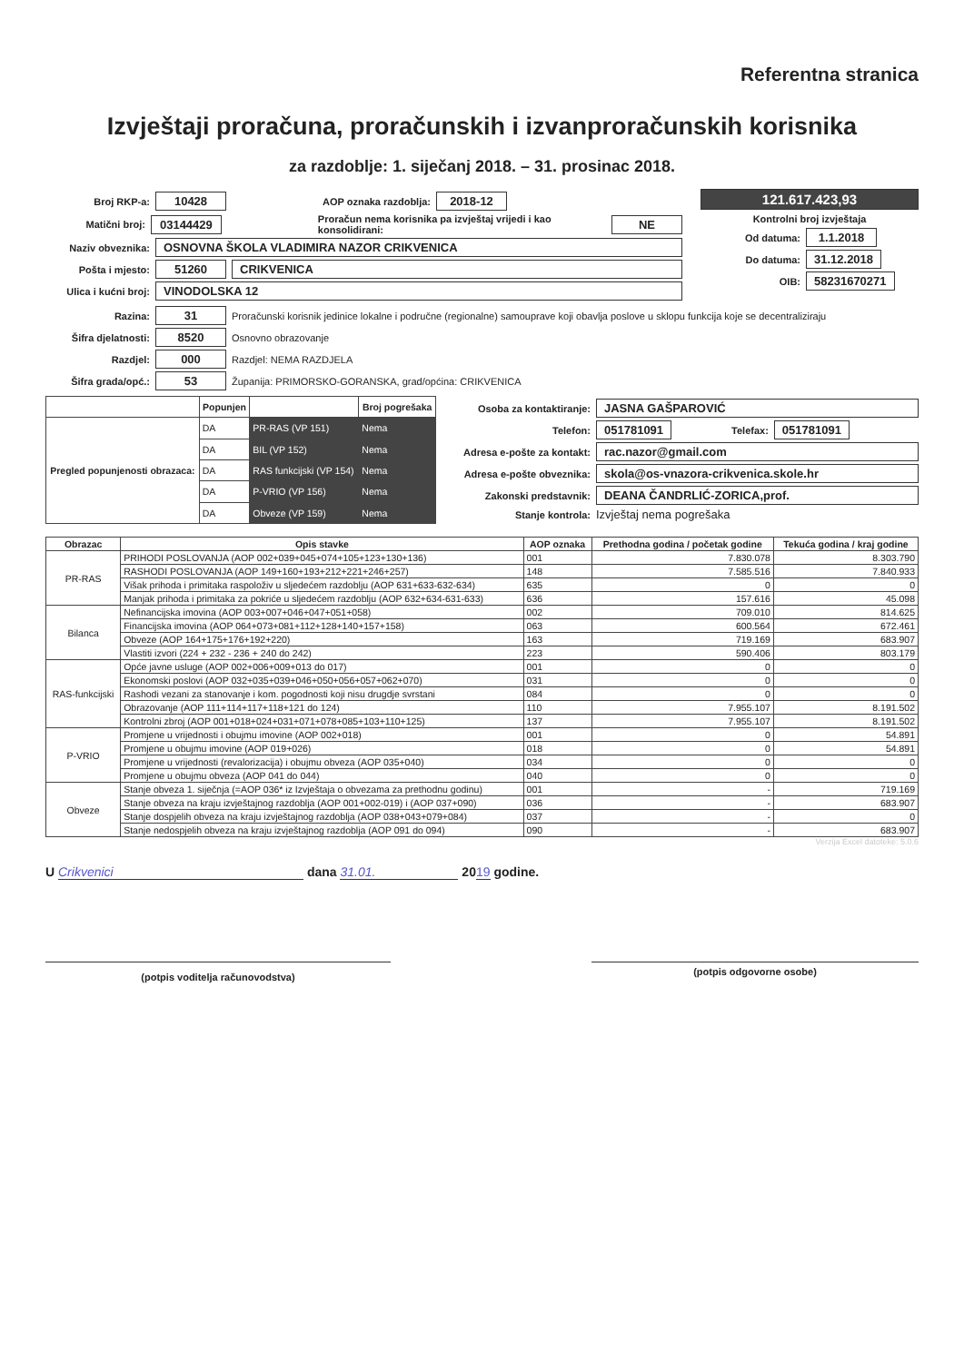Referentna stranica
Izvještaji proračuna, proračunskih i izvanproračunskih korisnika
za razdoblje: 1. siječanj 2018. – 31. prosinac 2018.
Broj RKP-a: 10428 AOP oznaka razdoblja: 2018-12
Matični broj: 03144429 Proračun nema korisnika pa izvještaj vrijedi i kao konsolidirani: NE
Naziv obveznika: OSNOVNA ŠKOLA VLADIMIRA NAZOR CRIKVENICA
Pošta i mjesto: 51260 CRIKVENICA
Ulica i kućni broj: VINODOLSKA 12
121.617.423,93
Kontrolni broj izvještaja
Od datuma: 1.1.2018
Do datuma: 31.12.2018
OIB: 58231670271
Razina: 31 Proračunski korisnik jedinice lokalne i područne (regionalne) samouprave koji obavlja poslove u sklopu funkcija koje se decentraliziraju
Šifra djelatnosti: 8520 Osnovno obrazovanje
Razdjel: 000 Razdjel: NEMA RAZDJELA
Šifra grada/opć.: 53 Županija: PRIMORSKO-GORANSKA, grad/općina: CRIKVENICA
| | Popunjen | | Broj pogrešaka |
| --- | --- | --- | --- |
| Pregled popunjenosti obrazaca: | DA | PR-RAS (VP 151) | Nema |
| | DA | BIL (VP 152) | Nema |
| | DA | RAS funkcijski (VP 154) | Nema |
| | DA | P-VRIO (VP 156) | Nema |
| | DA | Obveze (VP 159) | Nema |
Osoba za kontaktiranje: JASNA GAŠPAROVIĆ
Telefon: 051781091 Telefax: 051781091
Adresa e-pošte za kontakt: rac.nazor@gmail.com
Adresa e-pošte obveznika: skola@os-vnazora-crikvenica.skole.hr
Zakonski predstavnik: DEANA ČANDRLIĆ-ZORICA,prof.
Stanje kontrola: Izvještaj nema pogrešaka
| Obrazac | Opis stavke | AOP oznaka | Prethodna godina / početak godine | Tekuća godina / kraj godine |
| --- | --- | --- | --- | --- |
| PR-RAS | PRIHODI POSLOVANJA (AOP 002+039+045+074+105+123+130+136) | 001 | 7.830.078 | 8.303.790 |
| | RASHODI POSLOVANJA (AOP 149+160+193+212+221+246+257) | 148 | 7.585.516 | 7.840.933 |
| | Višak prihoda i primitaka raspoloživ u sljedećem razdoblju (AOP 631+633-632-634) | 635 | 0 | 0 |
| | Manjak prihoda i primitaka za pokriće u sljedećem razdoblju (AOP 632+634-631-633) | 636 | 157.616 | 45.098 |
| Bilanca | Nefinancijska imovina (AOP 003+007+046+047+051+058) | 002 | 709.010 | 814.625 |
| | Financijska imovina (AOP 064+073+081+112+128+140+157+158) | 063 | 600.564 | 672.461 |
| | Obveze (AOP 164+175+176+192+220) | 163 | 719.169 | 683.907 |
| | Vlastiti izvori (224 + 232 - 236 + 240 do 242) | 223 | 590.406 | 803.179 |
| RAS-funkcijski | Opće javne usluge (AOP 002+006+009+013 do 017) | 001 | 0 | 0 |
| | Ekonomski poslovi (AOP 032+035+039+046+050+056+057+062+070) | 031 | 0 | 0 |
| | Rashodi vezani za stanovanje i kom. pogodnosti koji nisu drugdje svrstani | 084 | 0 | 0 |
| | Obrazovanje (AOP 111+114+117+118+121 do 124) | 110 | 7.955.107 | 8.191.502 |
| | Kontrolni zbroj (AOP 001+018+024+031+071+078+085+103+110+125) | 137 | 7.955.107 | 8.191.502 |
| P-VRIO | Promjene u vrijednosti i obujmu imovine (AOP 002+018) | 001 | 0 | 54.891 |
| | Promjene u obujmu imovine (AOP 019+026) | 018 | 0 | 54.891 |
| | Promjene u vrijednosti (revalorizacija) i obujmu obveza (AOP 035+040) | 034 | 0 | 0 |
| | Promjene u obujmu obveza (AOP 041 do 044) | 040 | 0 | 0 |
| Obveze | Stanje obveza 1. siječnja (=AOP 036* iz Izvještaja o obvezama za prethodnu godinu) | 001 | - | 719.169 |
| | Stanje obveza na kraju izvještajnog razdoblja (AOP 001+002-019) i (AOP 037+090) | 036 | - | 683.907 |
| | Stanje dospjelih obveza na kraju izvještajnog razdoblja (AOP 038+043+079+084) | 037 | - | 0 |
| | Stanje nedospjelih obveza na kraju izvještajnog razdoblja (AOP 091 do 094) | 090 | - | 683.907 |
Verzija Excel datoteke: 5.0.6
U Crikvenici dana 31.01. 2019 godine.
(potpis voditelja računovodstva)
(potpis odgovorne osobe)